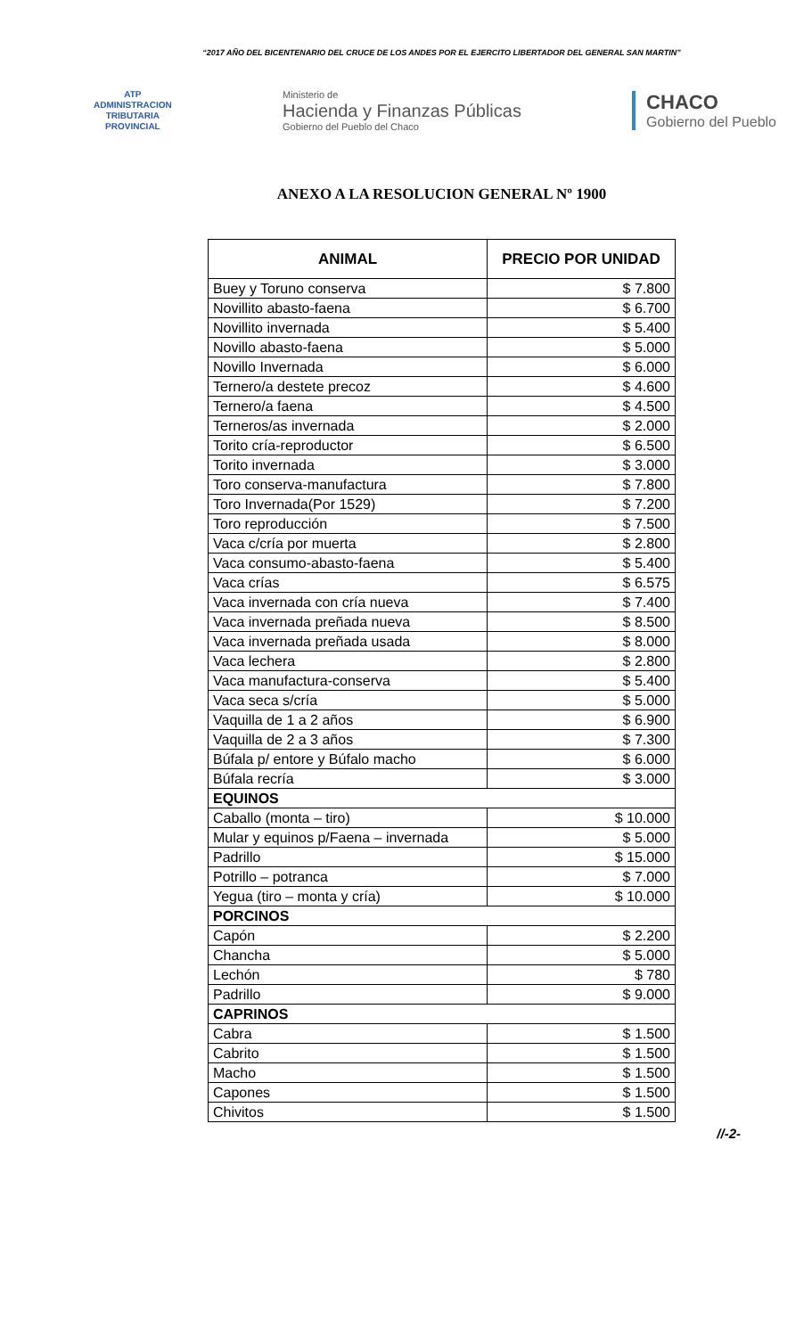“2017 AÑO DEL BICENTENARIO DEL CRUCE DE LOS ANDES POR EL EJERCITO LIBERTADOR DEL GENERAL SAN MARTIN”
ATP
ADMINISTRACION
TRIBUTARIA
PROVINCIAL
Ministerio de
Hacienda y Finanzas Públicas
Gobierno del Pueblo del Chaco
CHACO
Gobierno del Pueblo
ANEXO A LA RESOLUCION GENERAL Nº 1900
| ANIMAL | PRECIO POR UNIDAD |
| --- | --- |
| Buey y Toruno conserva | $ 7.800 |
| Novillito abasto-faena | $ 6.700 |
| Novillito invernada | $ 5.400 |
| Novillo abasto-faena | $ 5.000 |
| Novillo Invernada | $ 6.000 |
| Ternero/a destete precoz | $ 4.600 |
| Ternero/a faena | $ 4.500 |
| Terneros/as invernada | $ 2.000 |
| Torito cría-reproductor | $ 6.500 |
| Torito invernada | $ 3.000 |
| Toro conserva-manufactura | $ 7.800 |
| Toro Invernada(Por 1529) | $ 7.200 |
| Toro reproducción | $ 7.500 |
| Vaca c/cría por muerta | $ 2.800 |
| Vaca consumo-abasto-faena | $ 5.400 |
| Vaca crías | $ 6.575 |
| Vaca invernada con cría nueva | $ 7.400 |
| Vaca invernada preñada nueva | $ 8.500 |
| Vaca invernada preñada usada | $ 8.000 |
| Vaca lechera | $ 2.800 |
| Vaca manufactura-conserva | $ 5.400 |
| Vaca seca s/cría | $ 5.000 |
| Vaquilla de 1 a 2 años | $ 6.900 |
| Vaquilla de 2 a 3 años | $ 7.300 |
| Búfala p/ entore y Búfalo macho | $ 6.000 |
| Búfala recría | $ 3.000 |
| EQUINOS | |
| Caballo (monta – tiro) | $ 10.000 |
| Mular y equinos p/Faena – invernada | $ 5.000 |
| Padrillo | $ 15.000 |
| Potrillo – potranca | $ 7.000 |
| Yegua (tiro – monta y cría) | $ 10.000 |
| PORCINOS | |
| Capón | $ 2.200 |
| Chancha | $ 5.000 |
| Lechón | $ 780 |
| Padrillo | $ 9.000 |
| CAPRINOS | |
| Cabra | $ 1.500 |
| Cabrito | $ 1.500 |
| Macho | $ 1.500 |
| Capones | $ 1.500 |
| Chivitos | $ 1.500 |
//-2-